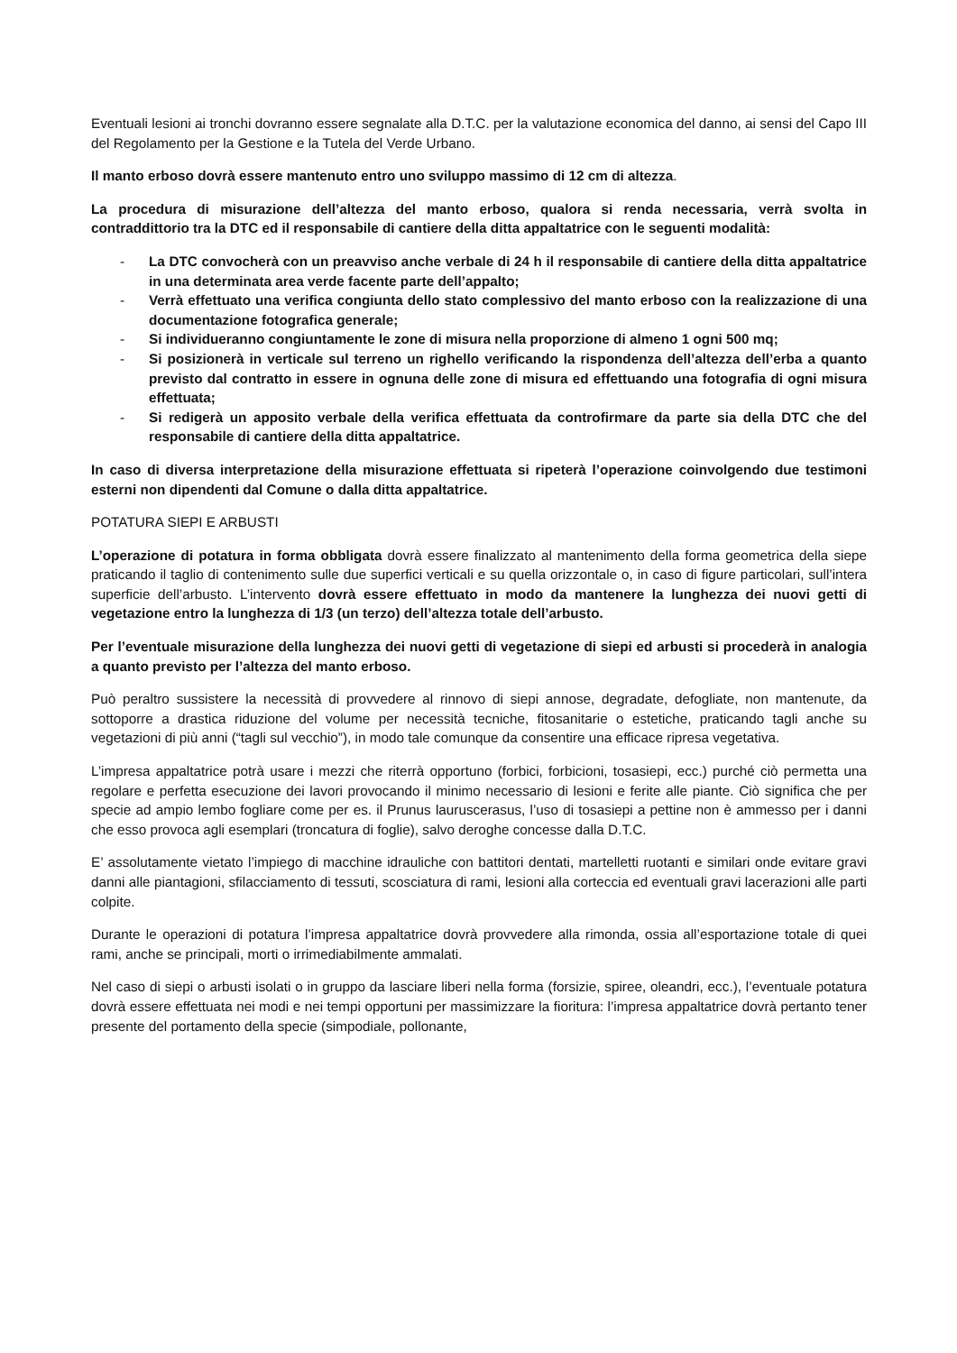Eventuali lesioni ai tronchi dovranno essere segnalate alla D.T.C. per la valutazione economica del danno, ai sensi del Capo III del Regolamento per la Gestione e la Tutela del Verde Urbano.
Il manto erboso dovrà essere mantenuto entro uno sviluppo massimo di 12 cm di altezza.
La procedura di misurazione dell’altezza del manto erboso, qualora si renda necessaria, verrà svolta in contraddittorio tra la DTC ed il responsabile di cantiere della ditta appaltatrice con le seguenti modalità:
- La DTC convocherà con un preavviso anche verbale di 24 h il responsabile di cantiere della ditta appaltatrice in una determinata area verde facente parte dell’appalto;
- Verrà effettuato una verifica congiunta dello stato complessivo del manto erboso con la realizzazione di una documentazione fotografica generale;
- Si individueranno congiuntamente le zone di misura nella proporzione di almeno 1 ogni 500 mq;
- Si posizionerà in verticale sul terreno un righello verificando la rispondenza dell’altezza dell’erba a quanto previsto dal contratto in essere in ognuna delle zone di misura ed effettuando una fotografia di ogni misura effettuata;
- Si redigerà un apposito verbale della verifica effettuata da controfirmare da parte sia della DTC che del responsabile di cantiere della ditta appaltatrice.
In caso di diversa interpretazione della misurazione effettuata si ripeterà l’operazione coinvolgendo due testimoni esterni non dipendenti dal Comune o dalla ditta appaltatrice.
POTATURA SIEPI E ARBUSTI
L’operazione di potatura in forma obbligata dovrà essere finalizzato al mantenimento della forma geometrica della siepe praticando il taglio di contenimento sulle due superfici verticali e su quella orizzontale o, in caso di figure particolari, sull’intera superficie dell’arbusto. L’intervento dovrà essere effettuato in modo da mantenere la lunghezza dei nuovi getti di vegetazione entro la lunghezza di 1/3 (un terzo) dell’altezza totale dell’arbusto.
Per l’eventuale misurazione della lunghezza dei nuovi getti di vegetazione di siepi ed arbusti si procederà in analogia a quanto previsto per l’altezza del manto erboso.
Può peraltro sussistere la necessità di provvedere al rinnovo di siepi annose, degradate, defogliate, non mantenute, da sottoporre a drastica riduzione del volume per necessità tecniche, fitosanitarie o estetiche, praticando tagli anche su vegetazioni di più anni (“tagli sul vecchio”), in modo tale comunque da consentire una efficace ripresa vegetativa.
L’impresa appaltatrice potrà usare i mezzi che riterrà opportuno (forbici, forbicioni, tosasiepi, ecc.) purché ciò permetta una regolare e perfetta esecuzione dei lavori provocando il minimo necessario di lesioni e ferite alle piante. Ciò significa che per specie ad ampio lembo fogliare come per es. il Prunus lauruscerasus, l’uso di tosasiepi a pettine non è ammesso per i danni che esso provoca agli esemplari (troncatura di foglie), salvo deroghe concesse dalla D.T.C.
E’ assolutamente vietato l’impiego di macchine idrauliche con battitori dentati, martelletti ruotanti e similari onde evitare gravi danni alle piantagioni, sfilacciamento di tessuti, scosciatura di rami, lesioni alla corteccia ed eventuali gravi lacerazioni alle parti colpite.
Durante le operazioni di potatura l’impresa appaltatrice dovrà provvedere alla rimonda, ossia all’esportazione totale di quei rami, anche se principali, morti o irrimediabilmente ammalati.
Nel caso di siepi o arbusti isolati o in gruppo da lasciare liberi nella forma (forsizie, spiree, oleandri, ecc.), l’eventuale potatura dovrà essere effettuata nei modi e nei tempi opportuni per massimizzare la fioritura: l’impresa appaltatrice dovrà pertanto tener presente del portamento della specie (simpodiale, pollonante,